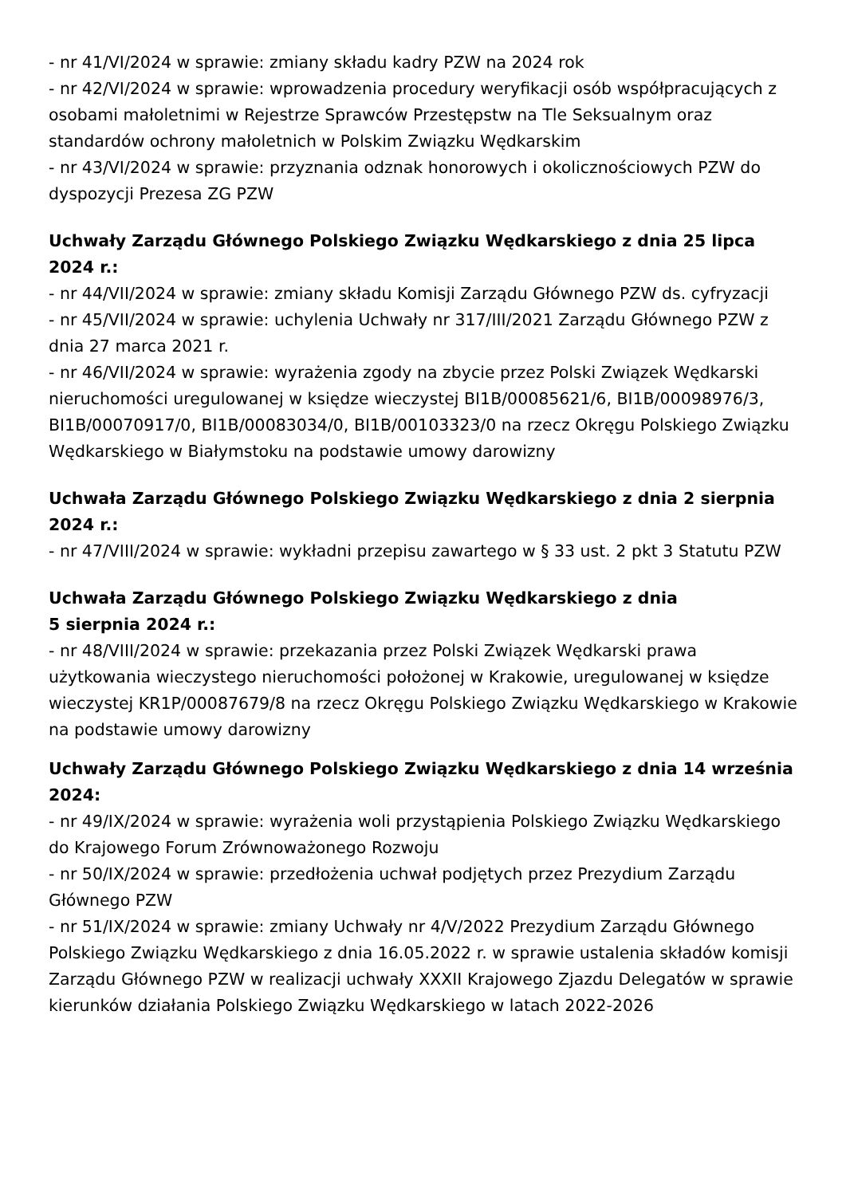- nr 41/VI/2024 w sprawie: zmiany składu kadry PZW na 2024 rok
- nr 42/VI/2024 w sprawie: wprowadzenia procedury weryfikacji osób współpracujących z osobami małoletnimi w Rejestrze Sprawców Przestępstw na Tle Seksualnym oraz standardów ochrony małoletnich w Polskim Związku Wędkarskim
- nr 43/VI/2024 w sprawie: przyznania odznak honorowych i okolicznościowych PZW do dyspozycji Prezesa ZG PZW
Uchwały Zarządu Głównego Polskiego Związku Wędkarskiego z dnia 25 lipca 2024 r.:
- nr 44/VII/2024 w sprawie: zmiany składu Komisji Zarządu Głównego PZW ds. cyfryzacji
- nr 45/VII/2024 w sprawie: uchylenia Uchwały nr 317/III/2021 Zarządu Głównego PZW z dnia 27 marca 2021 r.
- nr 46/VII/2024 w sprawie: wyrażenia zgody na zbycie przez Polski Związek Wędkarski nieruchomości uregulowanej w księdze wieczystej BI1B/00085621/6, BI1B/00098976/3, BI1B/00070917/0, BI1B/00083034/0, BI1B/00103323/0 na rzecz Okręgu Polskiego Związku Wędkarskiego w Białymstoku na podstawie umowy darowizny
Uchwała Zarządu Głównego Polskiego Związku Wędkarskiego z dnia 2 sierpnia 2024 r.:
- nr 47/VIII/2024 w sprawie: wykładni przepisu zawartego w § 33 ust. 2 pkt 3 Statutu PZW
Uchwała Zarządu Głównego Polskiego Związku Wędkarskiego z dnia
5 sierpnia 2024 r.:
- nr 48/VIII/2024 w sprawie: przekazania przez Polski Związek Wędkarski prawa użytkowania wieczystego nieruchomości położonej w Krakowie, uregulowanej w księdze wieczystej KR1P/00087679/8 na rzecz Okręgu Polskiego Związku Wędkarskiego w Krakowie na podstawie umowy darowizny
Uchwały Zarządu Głównego Polskiego Związku Wędkarskiego z dnia 14 września 2024:
- nr 49/IX/2024 w sprawie: wyrażenia woli przystąpienia Polskiego Związku Wędkarskiego do Krajowego Forum Zrównoważonego Rozwoju
- nr 50/IX/2024 w sprawie: przedłożenia uchwał podjętych przez Prezydium Zarządu Głównego PZW
- nr 51/IX/2024 w sprawie: zmiany Uchwały nr 4/V/2022 Prezydium Zarządu Głównego Polskiego Związku Wędkarskiego z dnia 16.05.2022 r. w sprawie ustalenia składów komisji Zarządu Głównego PZW w realizacji uchwały XXXII Krajowego Zjazdu Delegatów w sprawie kierunków działania Polskiego Związku Wędkarskiego w latach 2022-2026